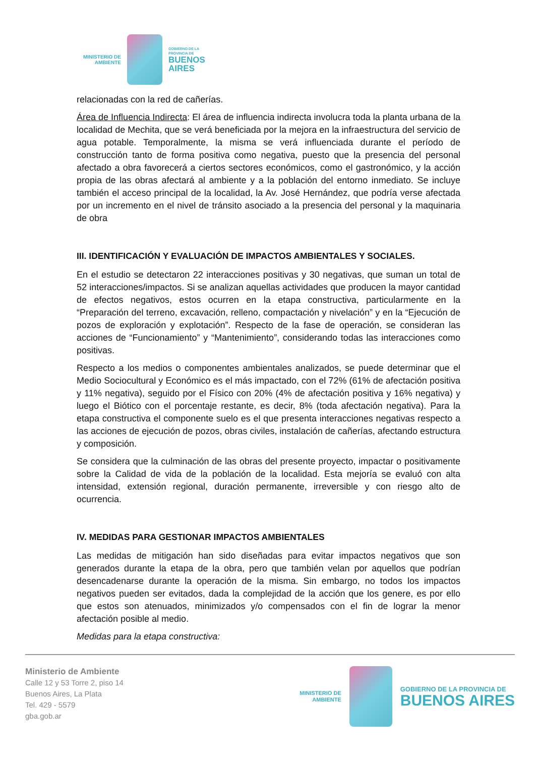MINISTERIO DE
AMBIENTE
GOBIERNO DE LA
PROVINCIA DE
BUENOS
AIRES
relacionadas con la red de cañerías.
Área de Influencia Indirecta: El área de influencia indirecta involucra toda la planta urbana de la localidad de Mechita, que se verá beneficiada por la mejora en la infraestructura del servicio de agua potable. Temporalmente, la misma se verá influenciada durante el período de construcción tanto de forma positiva como negativa, puesto que la presencia del personal afectado a obra favorecerá a ciertos sectores económicos, como el gastronómico, y la acción propia de las obras afectará al ambiente y a la población del entorno inmediato. Se incluye también el acceso principal de la localidad, la Av. José Hernández, que podría verse afectada por un incremento en el nivel de tránsito asociado a la presencia del personal y la maquinaria de obra
III. IDENTIFICACIÓN Y EVALUACIÓN DE IMPACTOS AMBIENTALES Y SOCIALES.
En el estudio se detectaron 22 interacciones positivas y 30 negativas, que suman un total de 52 interacciones/impactos. Si se analizan aquellas actividades que producen la mayor cantidad de efectos negativos, estos ocurren en la etapa constructiva, particularmente en la “Preparación del terreno, excavación, relleno, compactación y nivelación” y en la “Ejecución de pozos de exploración y explotación”. Respecto de la fase de operación, se consideran las acciones de “Funcionamiento” y “Mantenimiento”, considerando todas las interacciones como positivas.
Respecto a los medios o componentes ambientales analizados, se puede determinar que el Medio Sociocultural y Económico es el más impactado, con el 72% (61% de afectación positiva y 11% negativa), seguido por el Físico con 20% (4% de afectación positiva y 16% negativa) y luego el Biótico con el porcentaje restante, es decir, 8% (toda afectación negativa). Para la etapa constructiva el componente suelo es el que presenta interacciones negativas respecto a las acciones de ejecución de pozos, obras civiles, instalación de cañerías, afectando estructura y composición.
Se considera que la culminación de las obras del presente proyecto, impactar o positivamente sobre la Calidad de vida de la población de la localidad. Esta mejoría se evaluó con alta intensidad, extensión regional, duración permanente, irreversible y con riesgo alto de ocurrencia.
IV. MEDIDAS PARA GESTIONAR IMPACTOS AMBIENTALES
Las medidas de mitigación han sido diseñadas para evitar impactos negativos que son generados durante la etapa de la obra, pero que también velan por aquellos que podrían desencadenarse durante la operación de la misma. Sin embargo, no todos los impactos negativos pueden ser evitados, dada la complejidad de la acción que los genere, es por ello que estos son atenuados, minimizados y/o compensados con el fin de lograr la menor afectación posible al medio.
Medidas para la etapa constructiva:
Ministerio de Ambiente
Calle 12 y 53 Torre 2, piso 14
Buenos Aires, La Plata
Tel. 429 - 5579
gba.gob.ar
MINISTERIO DE
AMBIENTE
GOBIERNO DE LA PROVINCIA DE
BUENOS AIRES